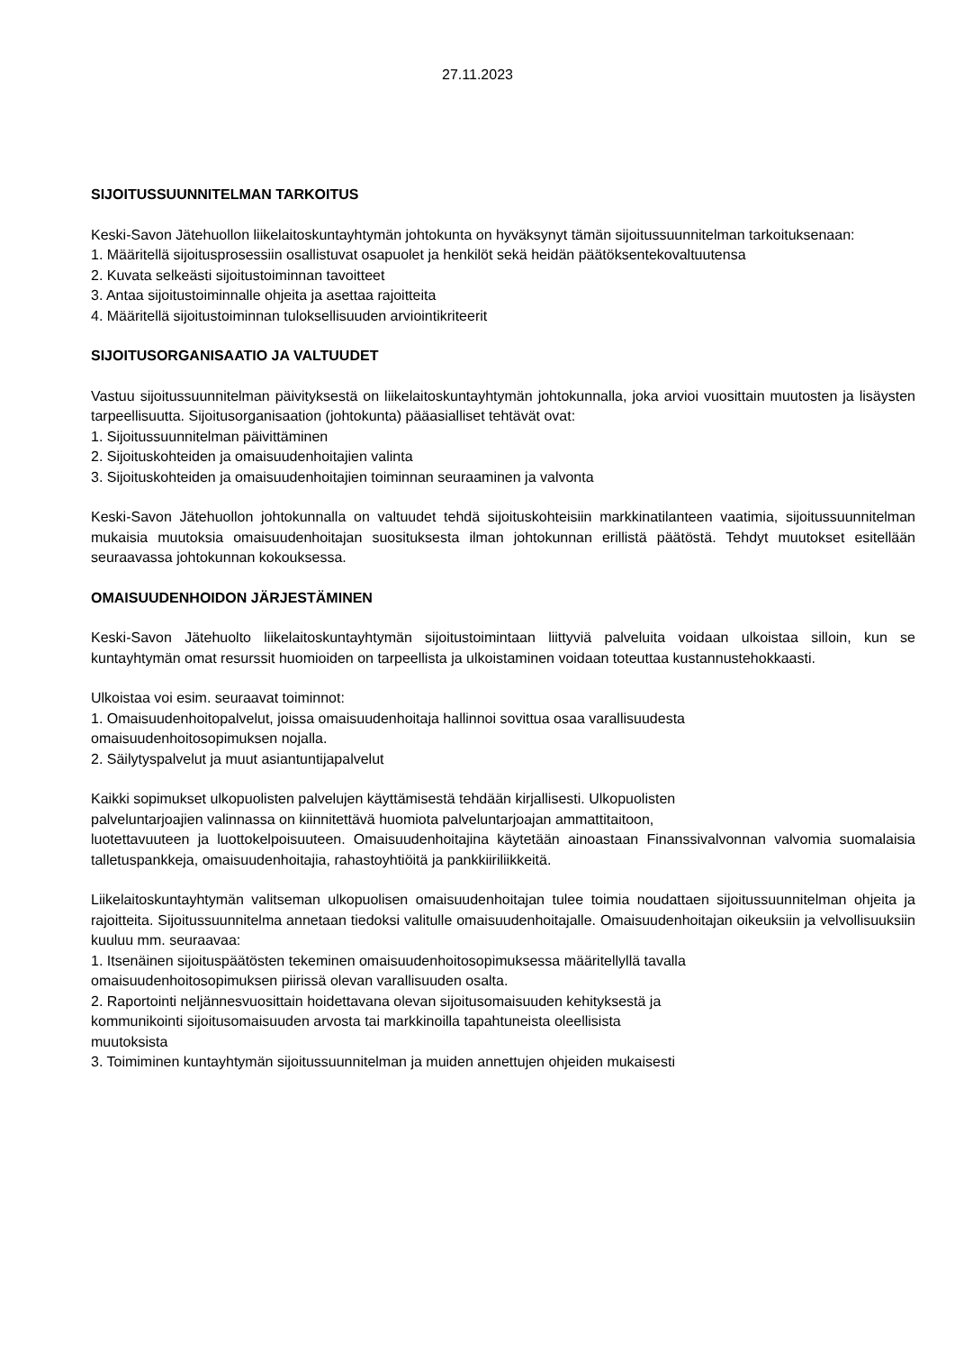27.11.2023
SIJOITUSSUUNNITELMAN TARKOITUS
Keski-Savon Jätehuollon liikelaitoskuntayhtymän johtokunta on hyväksynyt tämän sijoitussuunnitelman tarkoituksenaan:
1. Määritellä sijoitusprosessiin osallistuvat osapuolet ja henkilöt sekä heidän päätöksentekovaltuutensa
2. Kuvata selkeästi sijoitustoiminnan tavoitteet
3. Antaa sijoitustoiminnalle ohjeita ja asettaa rajoitteita
4. Määritellä sijoitustoiminnan tuloksellisuuden arviointikriteerit
SIJOITUSORGANISAATIO JA VALTUUDET
Vastuu sijoitussuunnitelman päivityksestä on liikelaitoskuntayhtymän johtokunnalla, joka arvioi vuosittain muutosten ja lisäysten tarpeellisuutta. Sijoitusorganisaation (johtokunta) pääasialliset tehtävät ovat:
1. Sijoitussuunnitelman päivittäminen
2. Sijoituskohteiden ja omaisuudenhoitajien valinta
3. Sijoituskohteiden ja omaisuudenhoitajien toiminnan seuraaminen ja valvonta
Keski-Savon Jätehuollon johtokunnalla on valtuudet tehdä sijoituskohteisiin markkinatilanteen vaatimia, sijoitussuunnitelman mukaisia muutoksia omaisuudenhoitajan suosituksesta ilman johtokunnan erillistä päätöstä. Tehdyt muutokset esitellään seuraavassa johtokunnan kokouksessa.
OMAISUUDENHOIDON JÄRJESTÄMINEN
Keski-Savon Jätehuolto liikelaitoskuntayhtymän sijoitustoimintaan liittyviä palveluita voidaan ulkoistaa silloin, kun se kuntayhtymän omat resurssit huomioiden on tarpeellista ja ulkoistaminen voidaan toteuttaa kustannustehokkaasti.
Ulkoistaa voi esim. seuraavat toiminnot:
1. Omaisuudenhoitopalvelut, joissa omaisuudenhoitaja hallinnoi sovittua osaa varallisuudesta
omaisuudenhoitosopimuksen nojalla.
2. Säilytyspalvelut ja muut asiantuntijapalvelut
Kaikki sopimukset ulkopuolisten palvelujen käyttämisestä tehdään kirjallisesti. Ulkopuolisten
palveluntarjoajien valinnassa on kiinnitettävä huomiota palveluntarjoajan ammattitaitoon,
luotettavuuteen ja luottokelpoisuuteen. Omaisuudenhoitajina käytetään ainoastaan Finanssivalvonnan valvomia suomalaisia talletuspankkeja, omaisuudenhoitajia, rahastoyhtiöitä ja pankkiiriliikkeitä.
Liikelaitoskuntayhtymän valitseman ulkopuolisen omaisuudenhoitajan tulee toimia noudattaen sijoitussuunnitelman ohjeita ja rajoitteita. Sijoitussuunnitelma annetaan tiedoksi valitulle omaisuudenhoitajalle. Omaisuudenhoitajan oikeuksiin ja velvollisuuksiin kuuluu mm. seuraavaa:
1. Itsenäinen sijoituspäätösten tekeminen omaisuudenhoitosopimuksessa määritellyllä tavalla
omaisuudenhoitosopimuksen piirissä olevan varallisuuden osalta.
2. Raportointi neljännesvuosittain hoidettavana olevan sijoitusomaisuuden kehityksestä ja
kommunikointi sijoitusomaisuuden arvosta tai markkinoilla tapahtuneista oleellisista
muutoksista
3. Toimiminen kuntayhtymän sijoitussuunnitelman ja muiden annettujen ohjeiden mukaisesti